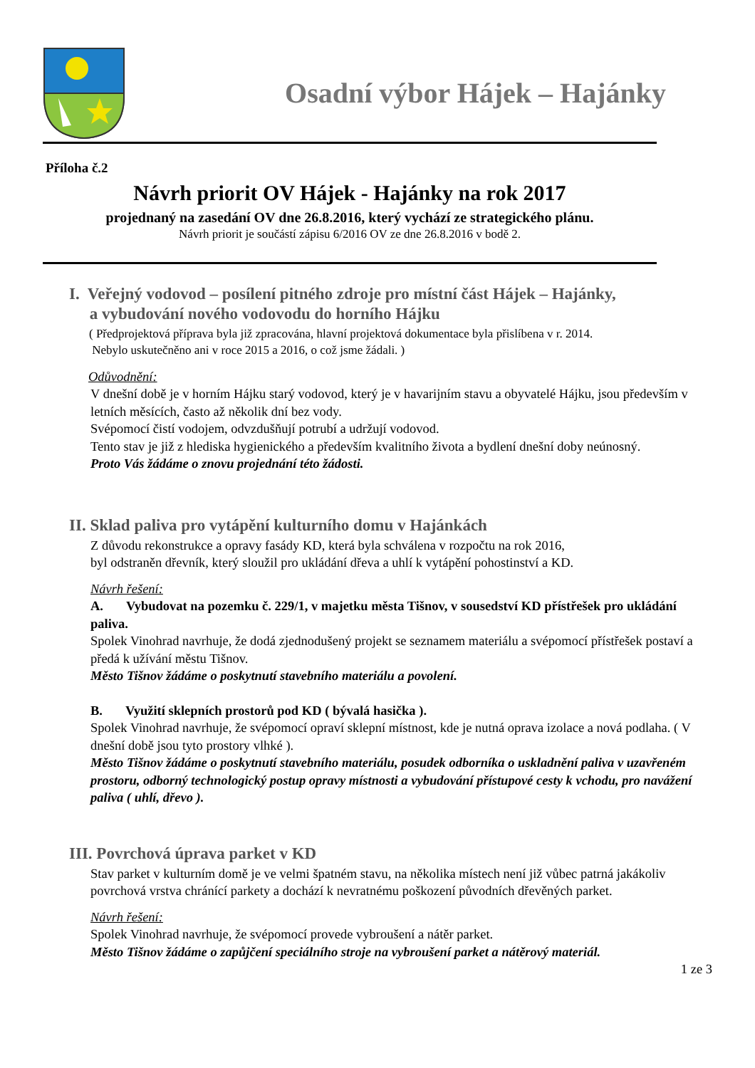Osadní výbor Hájek – Hajánky
Příloha č.2
Návrh priorit OV Hájek - Hajánky na rok 2017
projednaný na zasedání OV dne 26.8.2016, který vychází ze strategického plánu.
Návrh priorit je součástí zápisu 6/2016 OV ze dne 26.8.2016 v bodě 2.
I. Veřejný vodovod – posílení pitného zdroje pro místní část Hájek – Hajánky,
a vybudování nového vodovodu do horního Hájku
( Předprojektová příprava byla již zpracována, hlavní projektová dokumentace byla přislíbena v r. 2014.
Nebylo uskutečněno ani v roce 2015 a 2016, o což jsme žádali. )
Odůvodnění:
V dnešní době je v horním Hájku starý vodovod, který je v havarijním stavu a obyvatelé Hájku, jsou především v letních měsících, často až několik dní bez vody.
Svépomocí čistí vodojem, odvzdušňují potrubí a udržují vodovod.
Tento stav je již z hlediska hygienického a především kvalitního života a bydlení dnešní doby neúnosný.
Proto Vás žádáme o znovu projednání této žádosti.
II. Sklad paliva pro vytápění kulturního domu v Hajánkách
Z důvodu rekonstrukce a opravy fasády KD, která byla schválena v rozpočtu na rok 2016,
byl odstraněn dřevník, který sloužil pro ukládání dřeva a uhlí k vytápění pohostinství a KD.
Návrh řešení:
A. Vybudovat na pozemku č. 229/1, v majetku města Tišnov, v sousedství KD přístřešek pro ukládání paliva.
Spolek Vinohrad navrhuje, že dodá zjednodušený projekt se seznamem materiálu a svépomocí přístřešek postaví a předá k užívání městu Tišnov.
Město Tišnov žádáme o poskytnutí stavebního materiálu a povolení.
B. Využití sklepních prostorů pod KD ( bývalá hasička ).
Spolek Vinohrad navrhuje, že svépomocí opraví sklepní místnost, kde je nutná oprava izolace a nová podlaha. ( V dnešní době jsou tyto prostory vlhké ).
Město Tišnov žádáme o poskytnutí stavebního materiálu, posudek odborníka o uskladnění paliva v uzavřeném prostoru, odborný technologický postup opravy místnosti a vybudování přístupové cesty k vchodu, pro navážení paliva ( uhlí, dřevo ).
III. Povrchová úprava parket v KD
Stav parket v kulturním domě je ve velmi špatném stavu, na několika místech není již vůbec patrná jakákoliv povrchová vrstva chránící parkety a dochází k nevratnému poškození původních dřevěných parket.
Návrh řešení:
Spolek Vinohrad navrhuje, že svépomocí provede vybroušení a nátěr parket.
Město Tišnov žádáme o zapůjčení speciálního stroje na vybroušení parket a nátěrový materiál.
1 ze 3